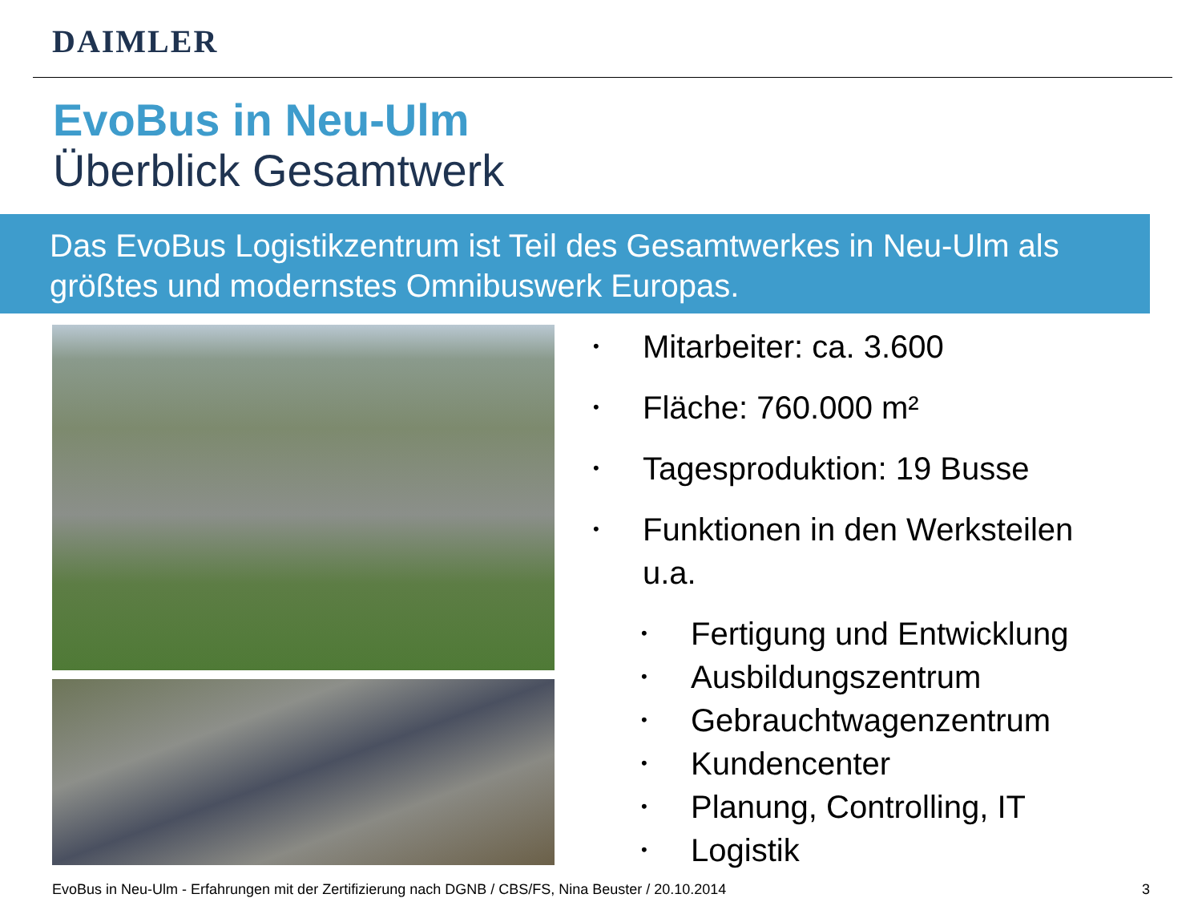DAIMLER
EvoBus in Neu-Ulm
Überblick Gesamtwerk
Das EvoBus Logistikzentrum ist Teil des Gesamtwerkes in Neu-Ulm als größtes und modernstes Omnibuswerk Europas.
• Mitarbeiter: ca. 3.600
• Fläche: 760.000 m²
• Tagesproduktion: 19 Busse
• Funktionen in den Werksteilen
u.a.
• Fertigung und Entwicklung
• Ausbildungszentrum
• Gebrauchtwagenzentrum
• Kundencenter
• Planung, Controlling, IT
• Logistik
EvoBus in Neu-Ulm - Erfahrungen mit der Zertifizierung nach DGNB / CBS/FS, Nina Beuster / 20.10.2014 3